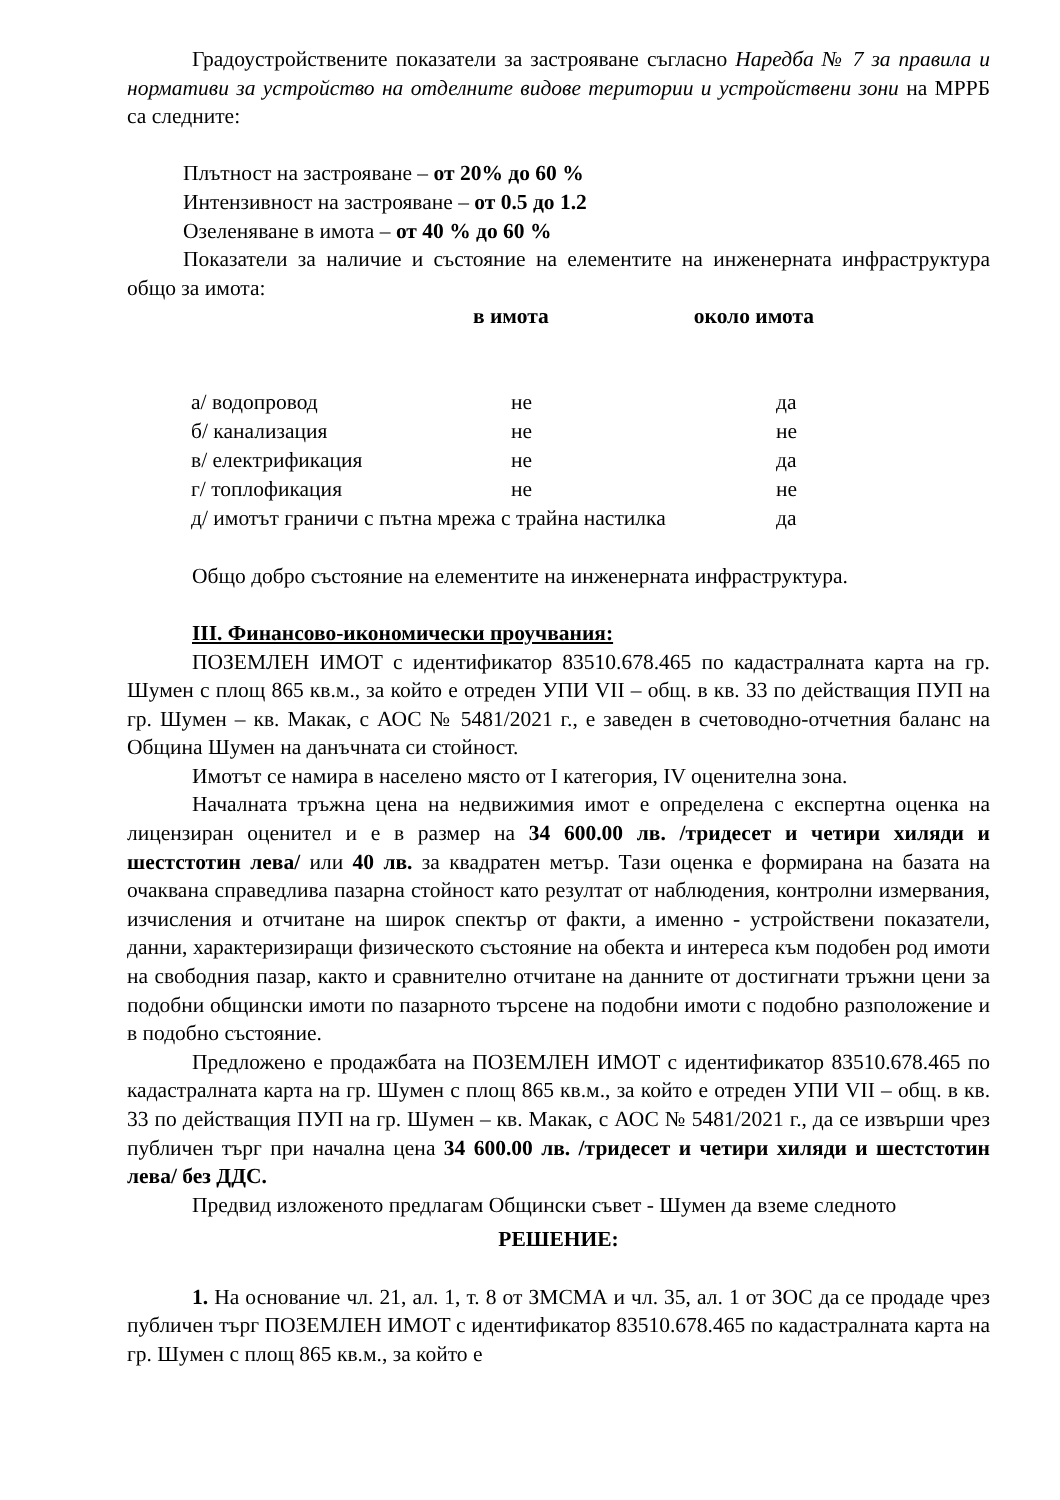Градоустройствените показатели за застрояване съгласно Наредба № 7 за правила и нормативи за устройство на отделните видове територии и устройствени зони на МРРБ са следните:
Плътност на застрояване – от 20% до 60 %
Интензивност на застрояване – от 0.5 до 1.2
Озеленяване в имота – от 40 % до 60 %
Показатели за наличие и състояние на елементите на инженерната инфраструктура общо за имота:
в имота около имота
| а/ водопровод | не | да |
| б/ канализация | не | не |
| в/ електрификация | не | да |
| г/ топлофикация | не | не |
| д/ имотът граничи с пътна мрежа с трайна настилка | | да |
Общо добро състояние на елементите на инженерната инфраструктура.
III. Финансово-икономически проучвания:
ПОЗЕМЛЕН ИМОТ с идентификатор 83510.678.465 по кадастралната карта на гр. Шумен с площ 865 кв.м., за който е отреден УПИ VII – общ. в кв. 33 по действащия ПУП на гр. Шумен – кв. Макак, с АОС № 5481/2021 г., е заведен в счетоводно-отчетния баланс на Община Шумен на данъчната си стойност.
Имотът се намира в населено място от I категория, IV оценителна зона.
Началната тръжна цена на недвижимия имот е определена с експертна оценка на лицензиран оценител и е в размер на 34 600.00 лв. /тридесет и четири хиляди и шестстотин лева/ или 40 лв. за квадратен метър. Тази оценка е формирана на базата на очаквана справедлива пазарна стойност като резултат от наблюдения, контролни измервания, изчисления и отчитане на широк спектър от факти, а именно - устройствени показатели, данни, характеризиращи физическото състояние на обекта и интереса към подобен род имоти на свободния пазар, както и сравнително отчитане на данните от достигнати тръжни цени за подобни общински имоти по пазарното търсене на подобни имоти с подобно разположение и в подобно състояние.
Предложено е продажбата на ПОЗЕМЛЕН ИМОТ с идентификатор 83510.678.465 по кадастралната карта на гр. Шумен с площ 865 кв.м., за който е отреден УПИ VII – общ. в кв. 33 по действащия ПУП на гр. Шумен – кв. Макак, с АОС № 5481/2021 г., да се извърши чрез публичен търг при начална цена 34 600.00 лв. /тридесет и четири хиляди и шестстотин лева/ без ДДС.
Предвид изложеното предлагам Общински съвет - Шумен да вземе следното
РЕШЕНИЕ:
1. На основание чл. 21, ал. 1, т. 8 от ЗМСМА и чл. 35, ал. 1 от ЗОС да се продаде чрез публичен търг ПОЗЕМЛЕН ИМОТ с идентификатор 83510.678.465 по кадастралната карта на гр. Шумен с площ 865 кв.м., за който е